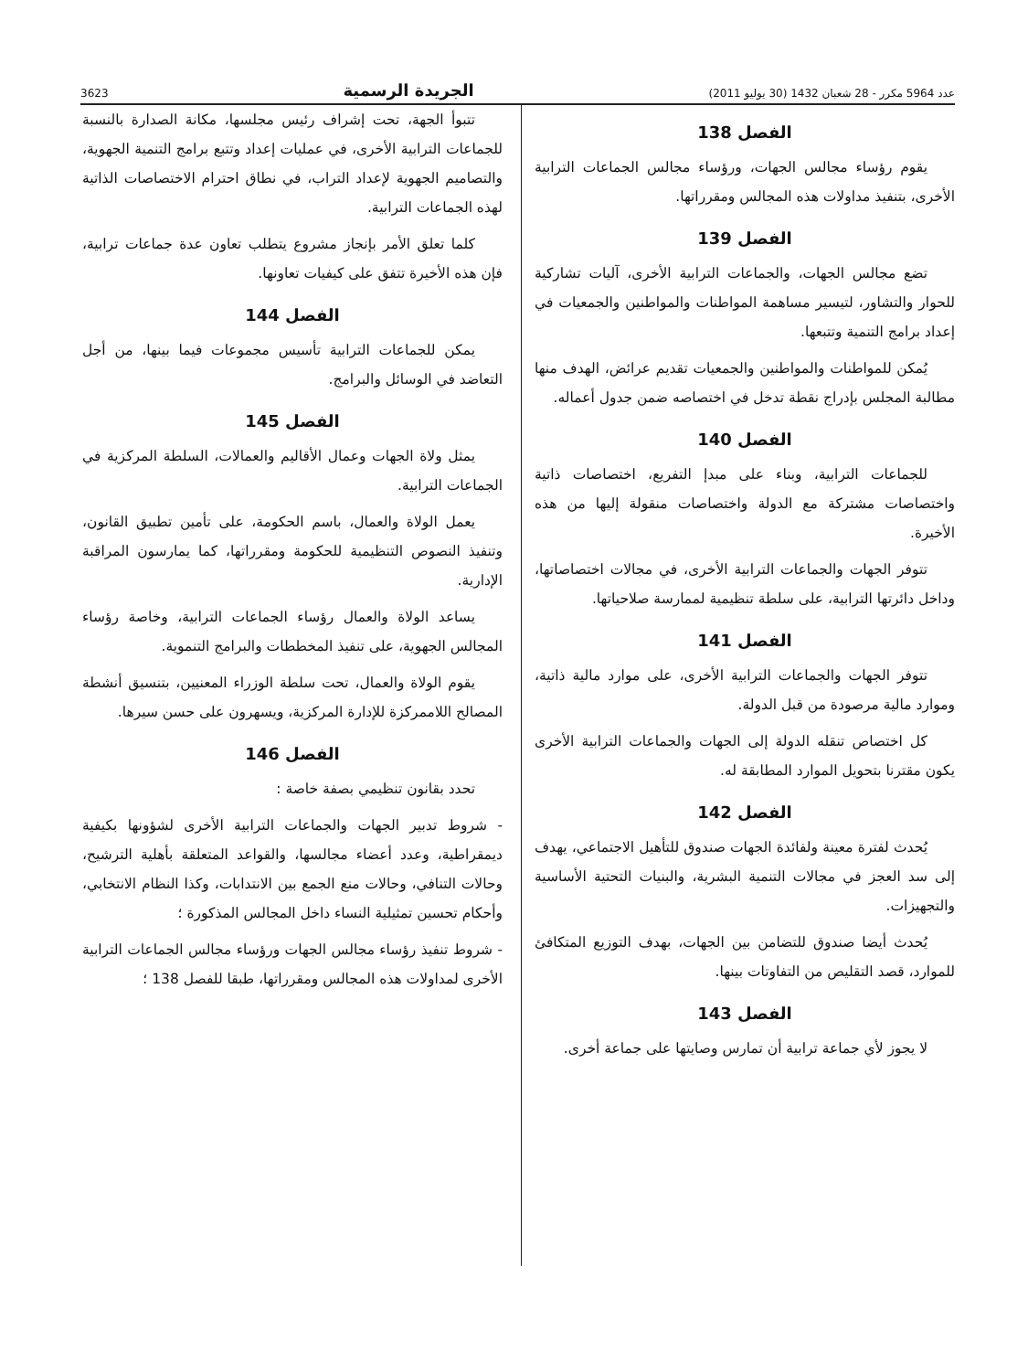عدد 5964 مكرر - 28 شعبان 1432 (30 يوليو 2011) الجريدة الرسمية 3623
الفصل 138
يقوم رؤساء مجالس الجهات، ورؤساء مجالس الجماعات الترابية الأخرى، بتنفيذ مداولات هذه المجالس ومقرراتها.
الفصل 139
تضع مجالس الجهات، والجماعات الترابية الأخرى، آليات تشاركية للحوار والتشاور، لتيسير مساهمة المواطنات والمواطنين والجمعيات في إعداد برامج التنمية وتتبعها.
يُمكن للمواطنات والمواطنين والجمعيات تقديم عرائض، الهدف منها مطالبة المجلس بإدراج نقطة تدخل في اختصاصه ضمن جدول أعماله.
الفصل 140
للجماعات الترابية، وبناء على مبدإ التفريع، اختصاصات ذاتية واختصاصات مشتركة مع الدولة واختصاصات منقولة إليها من هذه الأخيرة.
تتوفر الجهات والجماعات الترابية الأخرى، في مجالات اختصاصاتها، وداخل دائرتها الترابية، على سلطة تنظيمية لممارسة صلاحياتها.
الفصل 141
تتوفر الجهات والجماعات الترابية الأخرى، على موارد مالية ذاتية، وموارد مالية مرصودة من قبل الدولة.
كل اختصاص تنقله الدولة إلى الجهات والجماعات الترابية الأخرى يكون مقترنا بتحويل الموارد المطابقة له.
الفصل 142
يُحدث لفترة معينة ولفائدة الجهات صندوق للتأهيل الاجتماعي، يهدف إلى سد العجز في مجالات التنمية البشرية، والبنيات التحتية الأساسية والتجهيزات.
يُحدث أيضا صندوق للتضامن بين الجهات، بهدف التوزيع المتكافئ للموارد، قصد التقليص من التفاوتات بينها.
الفصل 143
لا يجوز لأي جماعة ترابية أن تمارس وصايتها على جماعة أخرى.
تتبوأ الجهة، تحت إشراف رئيس مجلسها، مكانة الصدارة بالنسبة للجماعات الترابية الأخرى، في عمليات إعداد وتتبع برامج التنمية الجهوية، والتصاميم الجهوية لإعداد التراب، في نطاق احترام الاختصاصات الذاتية لهذه الجماعات الترابية.
كلما تعلق الأمر بإنجاز مشروع يتطلب تعاون عدة جماعات ترابية، فإن هذه الأخيرة تتفق على كيفيات تعاونها.
الفصل 144
يمكن للجماعات الترابية تأسيس مجموعات فيما بينها، من أجل التعاضد في الوسائل والبرامج.
الفصل 145
يمثل ولاة الجهات وعمال الأقاليم والعمالات، السلطة المركزية في الجماعات الترابية.
يعمل الولاة والعمال، باسم الحكومة، على تأمين تطبيق القانون، وتنفيذ النصوص التنظيمية للحكومة ومقرراتها، كما يمارسون المراقبة الإدارية.
يساعد الولاة والعمال رؤساء الجماعات الترابية، وخاصة رؤساء المجالس الجهوية، على تنفيذ المخططات والبرامج التنموية.
يقوم الولاة والعمال، تحت سلطة الوزراء المعنيين، بتنسيق أنشطة المصالح اللاممركزة للإدارة المركزية، ويسهرون على حسن سيرها.
الفصل 146
تحدد بقانون تنظيمي بصفة خاصة :
- شروط تدبير الجهات والجماعات الترابية الأخرى لشؤونها بكيفية ديمقراطية، وعدد أعضاء مجالسها، والقواعد المتعلقة بأهلية الترشيح، وحالات التنافي، وحالات منع الجمع بين الانتدابات، وكذا النظام الانتخابي، وأحكام تحسين تمثيلية النساء داخل المجالس المذكورة ؛
- شروط تنفيذ رؤساء مجالس الجهات ورؤساء مجالس الجماعات الترابية الأخرى لمداولات هذه المجالس ومقرراتها، طبقا للفصل 138 ؛